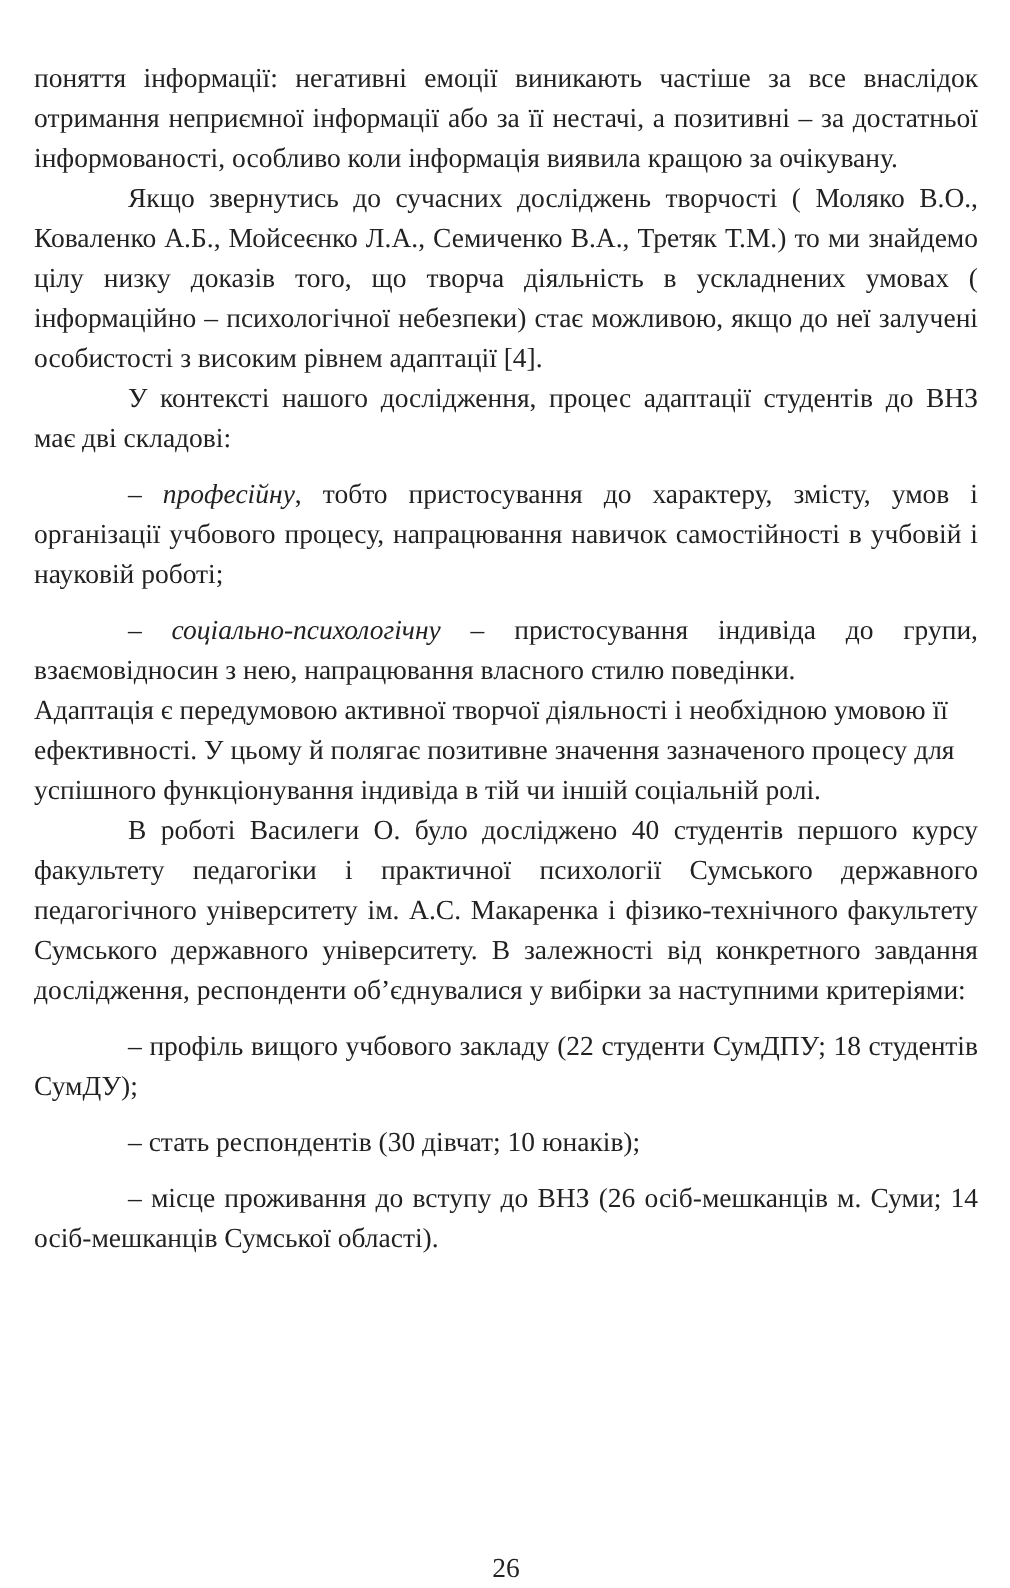поняття інформації: негативні емоції виникають частіше за все внаслідок отримання неприємної інформації або за її нестачі, а позитивні – за достатньої інформованості, особливо коли інформація виявила кращою за очікувану.
Якщо звернутись до сучасних досліджень творчості ( Моляко В.О., Коваленко А.Б., Мойсеєнко Л.А., Семиченко В.А., Третяк Т.М.) то ми знайдемо цілу низку доказів того, що творча діяльність в ускладнених умовах ( інформаційно – психологічної небезпеки) стає можливою, якщо до неї залучені особистості з високим рівнем адаптації [4].
У контексті нашого дослідження, процес адаптації студентів до ВНЗ має дві складові:
– професійну, тобто пристосування до характеру, змісту, умов і організації учбового процесу, напрацювання навичок самостійності в учбовій і науковій роботі;
– соціально-психологічну – пристосування індивіда до групи, взаємовідносин з нею, напрацювання власного стилю поведінки.
Адаптація є передумовою активної творчої діяльності і необхідною умовою її ефективності. У цьому й полягає позитивне значення зазначеного процесу для успішного функціонування індивіда в тій чи іншій соціальній ролі.
В роботі Василеги О. було досліджено 40 студентів першого курсу факультету педагогіки і практичної психології Сумського державного педагогічного університету ім. А.С. Макаренка і фізико-технічного факультету Сумського державного університету. В залежності від конкретного завдання дослідження, респонденти об’єднувалися у вибірки за наступними критеріями:
– профіль вищого учбового закладу (22 студенти СумДПУ; 18 студентів СумДУ);
– стать респондентів (30 дівчат; 10 юнаків);
– місце проживання до вступу до ВНЗ (26 осіб-мешканців м. Суми; 14 осіб-мешканців Сумської області).
26